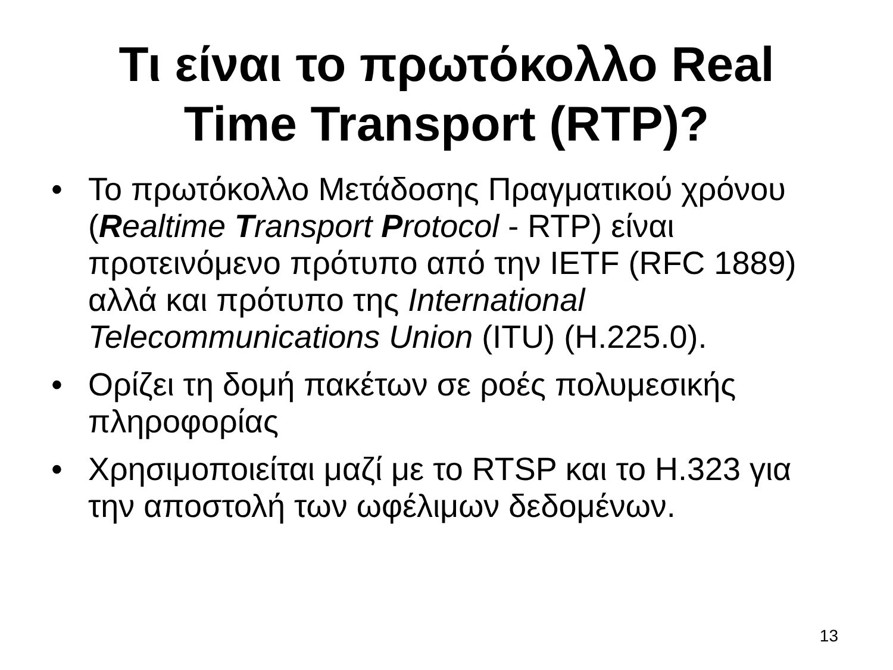Τι είναι το πρωτόκολλο Real
Time Transport (RTP)?
• Το πρωτόκολλο Μετάδοσης Πραγματικού χρόνου (Realtime Transport Protocol - RTP) είναι προτεινόμενο πρότυπο από την IETF (RFC 1889) αλλά και πρότυπο της International Telecommunications Union (ITU) (H.225.0).
• Ορίζει τη δομή πακέτων σε ροές πολυμεσικής πληροφορίας
• Χρησιμοποιείται μαζί με το RTSP και το H.323 για την αποστολή των ωφέλιμων δεδομένων.
13